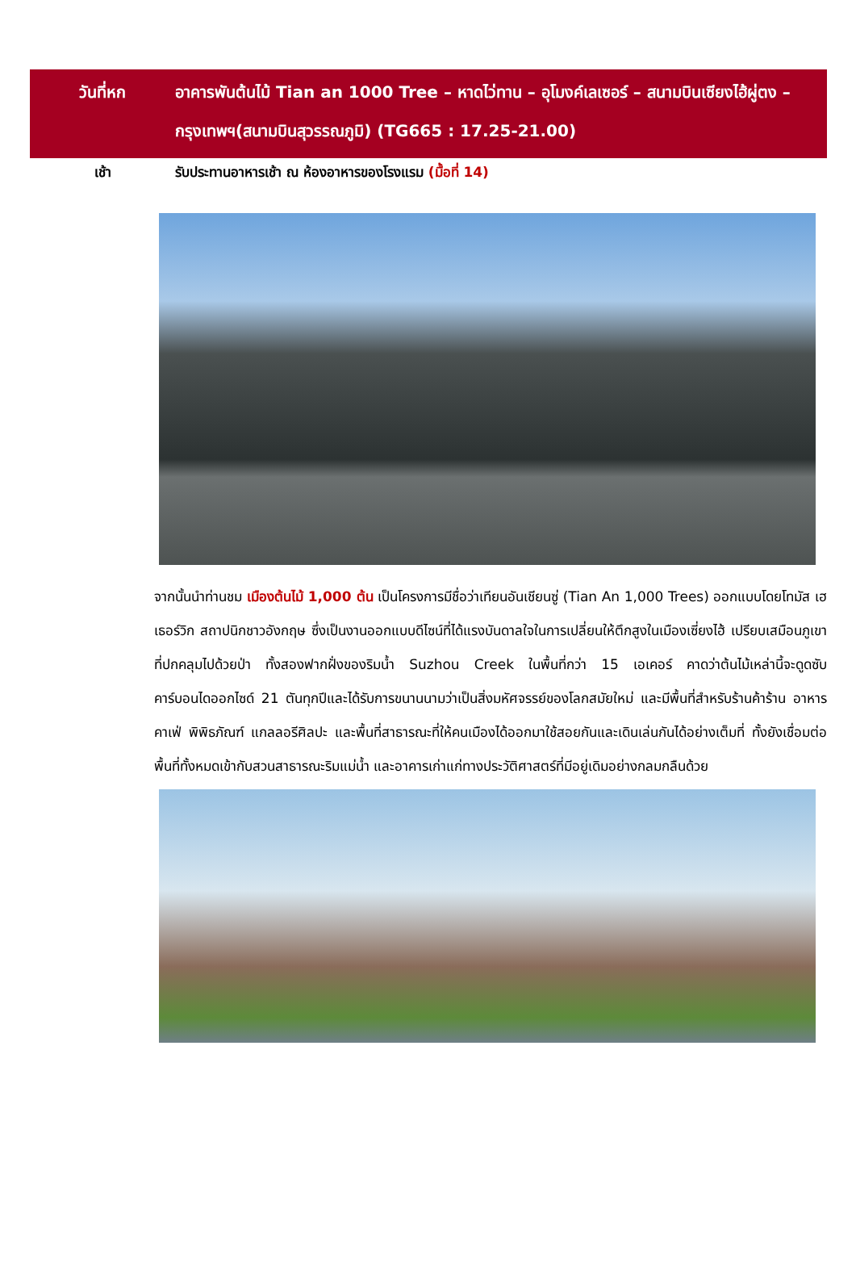วันที่หก อาคารพันต้นไม้ Tian an 1000 Tree – หาดไว่ทาน – อุโมงค์เลเซอร์ – สนามบินเซียงไฮ้ผู่ตง – กรุงเทพฯ(สนามบินสุวรรณภูมิ) (TG665 : 17.25-21.00)
เช้า รับประทานอาหารเช้า ณ ห้องอาหารของโรงแรม (มื้อที่ 14)
จากนั้นนำท่านชม เมืองต้นไม้ 1,000 ต้น เป็นโครงการมีชื่อว่าเทียนอันเชียนซู่ (Tian An 1,000 Trees) ออกแบบโดยโทมัส เฮเธอร์วิก สถาปนิกชาวอังกฤษ ซึ่งเป็นงานออกแบบดีไซน์ที่ได้แรงบันดาลใจในการเปลี่ยนให้ตึกสูงในเมืองเซี่ยงไฮ้ เปรียบเสมือนภูเขาที่ปกคลุมไปด้วยป่า ทั้งสองฟากฝั่งของริมน้ำ Suzhou Creek ในพื้นที่กว่า 15 เอเคอร์ คาดว่าต้นไม้เหล่านี้จะดูดซับคาร์บอนไดออกไซด์ 21 ตันทุกปีและได้รับการขนานนามว่าเป็นสิ่งมหัศจรรย์ของโลกสมัยใหม่ และมีพื้นที่สำหรับร้านค้าร้าน อาหาร คาเฟ่ พิพิธภัณฑ์ แกลลอรีศิลปะ และพื้นที่สาธารณะที่ให้คนเมืองได้ออกมาใช้สอยกันและเดินเล่นกันได้อย่างเต็มที่ ทั้งยังเชื่อมต่อพื้นที่ทั้งหมดเข้ากับสวนสาธารณะริมแม่น้ำ และอาคารเก่าแก่ทางประวัติศาสตร์ที่มีอยู่เดิมอย่างกลมกลืนด้วย